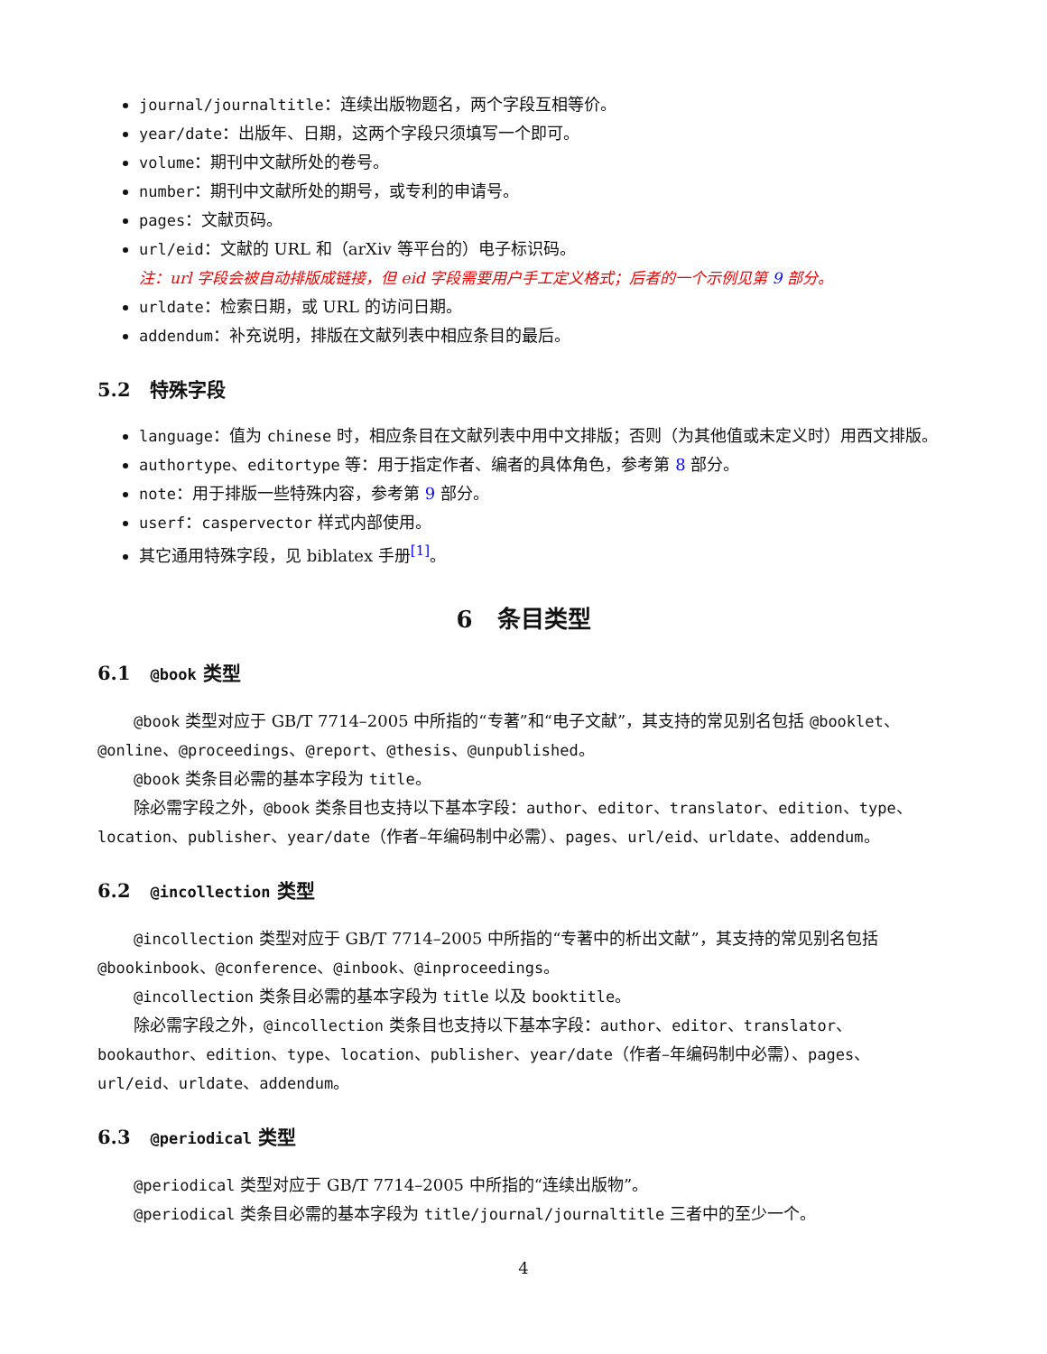journal/journaltitle：连续出版物题名，两个字段互相等价。
year/date：出版年、日期，这两个字段只须填写一个即可。
volume：期刊中文献所处的卷号。
number：期刊中文献所处的期号，或专利的申请号。
pages：文献页码。
url/eid：文献的 URL 和（arXiv 等平台的）电子标识码。
注：url 字段会被自动排版成链接，但 eid 字段需要用户手工定义格式；后者的一个示例见第 9 部分。
urldate：检索日期，或 URL 的访问日期。
addendum：补充说明，排版在文献列表中相应条目的最后。
5.2 特殊字段
language：值为 chinese 时，相应条目在文献列表中用中文排版；否则（为其他值或未定义时）用西文排版。
authortype、editortype 等：用于指定作者、编者的具体角色，参考第 8 部分。
note：用于排版一些特殊内容，参考第 9 部分。
userf：caspervector 样式内部使用。
其它通用特殊字段，见 biblatex 手册<sup>[1]</sup>。
6 条目类型
6.1 @book 类型
@book 类型对应于 GB/T 7714–2005 中所指的“专著”和“电子文献”，其支持的常见别名包括 @booklet、@online、@proceedings、@report、@thesis、@unpublished。
@book 类条目必需的基本字段为 title。
除必需字段之外，@book 类条目也支持以下基本字段：author、editor、translator、edition、type、location、publisher、year/date（作者–年编码制中必需）、pages、url/eid、urldate、addendum。
6.2 @incollection 类型
@incollection 类型对应于 GB/T 7714–2005 中所指的“专著中的析出文献”，其支持的常见别名包括 @bookinbook、@conference、@inbook、@inproceedings。
@incollection 类条目必需的基本字段为 title 以及 booktitle。
除必需字段之外，@incollection 类条目也支持以下基本字段：author、editor、translator、bookauthor、edition、type、location、publisher、year/date（作者–年编码制中必需）、pages、url/eid、urldate、addendum。
6.3 @periodical 类型
@periodical 类型对应于 GB/T 7714–2005 中所指的“连续出版物”。
@periodical 类条目必需的基本字段为 title/journal/journaltitle 三者中的至少一个。
4